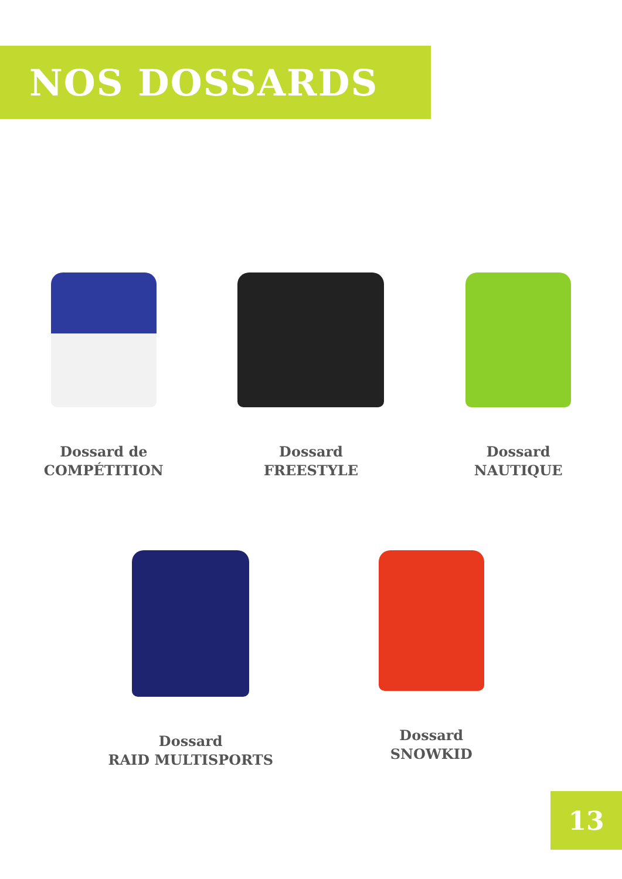NOS DOSSARDS
Dossard de
COMPÉTITION
Dossard
FREESTYLE
Dossard
NAUTIQUE
Dossard
RAID MULTISPORTS
Dossard
SNOWKID
13